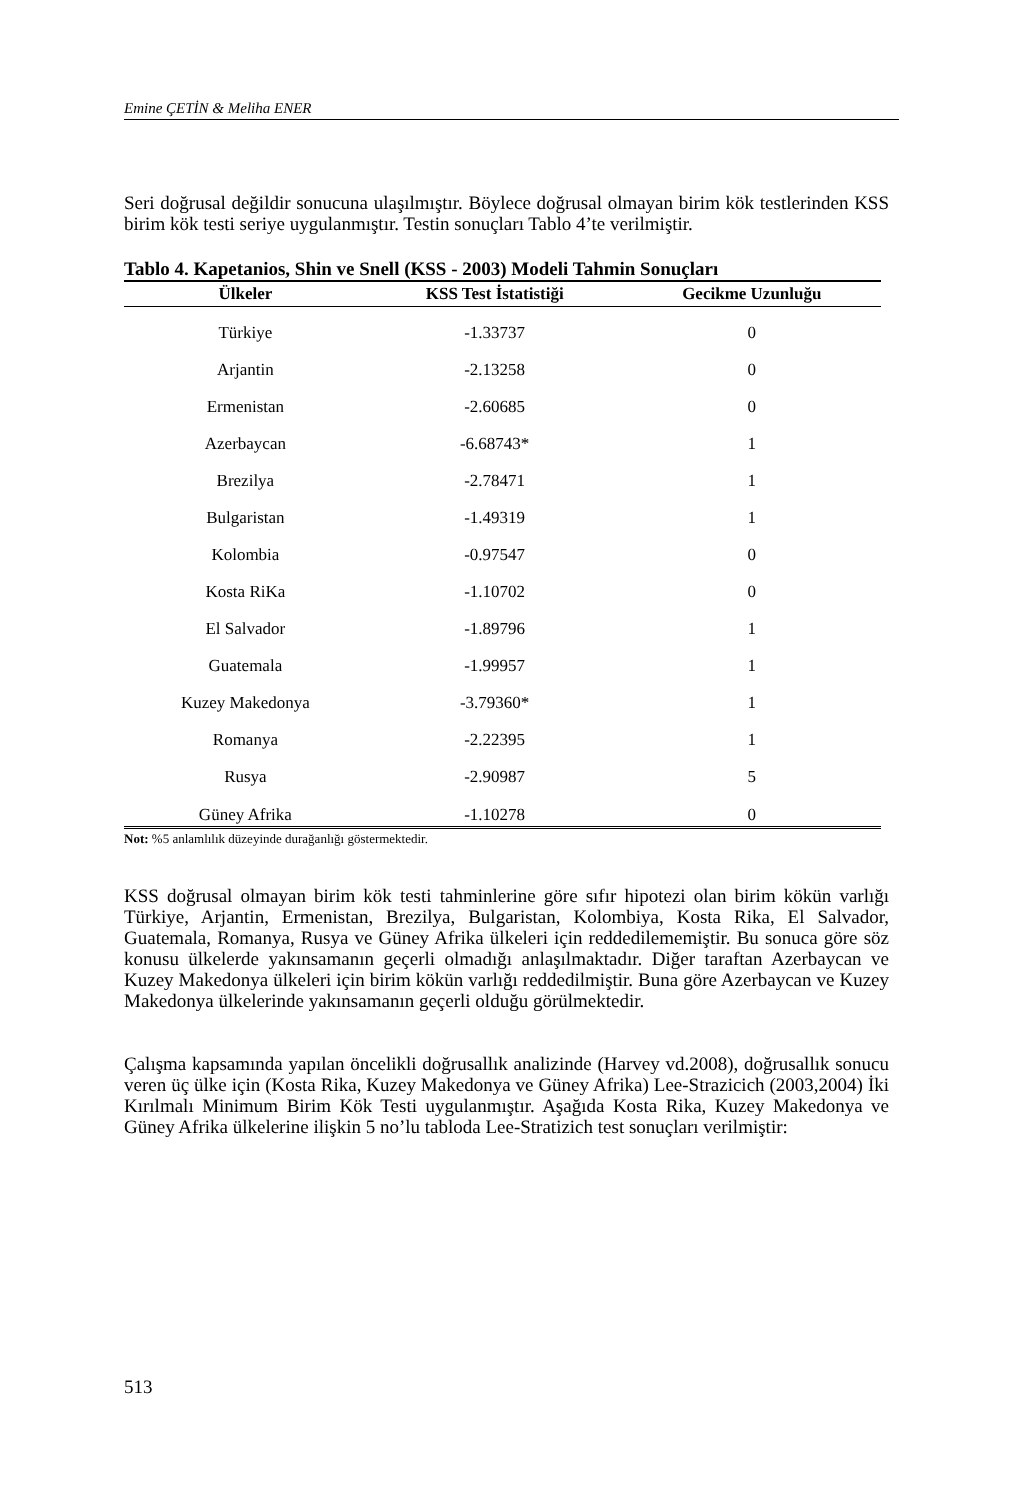Emine ÇETİN & Meliha ENER
Seri doğrusal değildir sonucuna ulaşılmıştır. Böylece doğrusal olmayan birim kök testlerinden KSS birim kök testi seriye uygulanmıştır. Testin sonuçları Tablo 4’te verilmiştir.
Tablo 4. Kapetanios, Shin ve Snell (KSS - 2003) Modeli Tahmin Sonuçları
| Ülkeler | KSS Test İstatistiği | Gecikme Uzunluğu |
| --- | --- | --- |
| Türkiye | -1.33737 | 0 |
| Arjantin | -2.13258 | 0 |
| Ermenistan | -2.60685 | 0 |
| Azerbaycan | -6.68743* | 1 |
| Brezilya | -2.78471 | 1 |
| Bulgaristan | -1.49319 | 1 |
| Kolombia | -0.97547 | 0 |
| Kosta RiKa | -1.10702 | 0 |
| El Salvador | -1.89796 | 1 |
| Guatemala | -1.99957 | 1 |
| Kuzey Makedonya | -3.79360* | 1 |
| Romanya | -2.22395 | 1 |
| Rusya | -2.90987 | 5 |
| Güney Afrika | -1.10278 | 0 |
Not: %5 anlamlılık düzeyinde durağanlığı göstermektedir.
KSS doğrusal olmayan birim kök testi tahminlerine göre sıfır hipotezi olan birim kökün varlığı Türkiye, Arjantin, Ermenistan, Brezilya, Bulgaristan, Kolombiya, Kosta Rika, El Salvador, Guatemala, Romanya, Rusya ve Güney Afrika ülkeleri için reddedilememiştir. Bu sonuca göre söz konusu ülkelerde yakınsamanın geçerli olmadığı anlaşılmaktadır. Diğer taraftan Azerbaycan ve Kuzey Makedonya ülkeleri için birim kökün varlığı reddedilmiştir. Buna göre Azerbaycan ve Kuzey Makedonya ülkelerinde yakınsamanın geçerli olduğu görülmektedir.
Çalışma kapsamında yapılan öncelikli doğrusallık analizinde (Harvey vd.2008), doğrusallık sonucu veren üç ülke için (Kosta Rika, Kuzey Makedonya ve Güney Afrika) Lee-Strazicich (2003,2004) İki Kırılmalı Minimum Birim Kök Testi uygulanmıştır. Aşağıda Kosta Rika, Kuzey Makedonya ve Güney Afrika ülkelerine ilişkin 5 no’lu tabloda Lee-Stratizich test sonuçları verilmiştir:
513